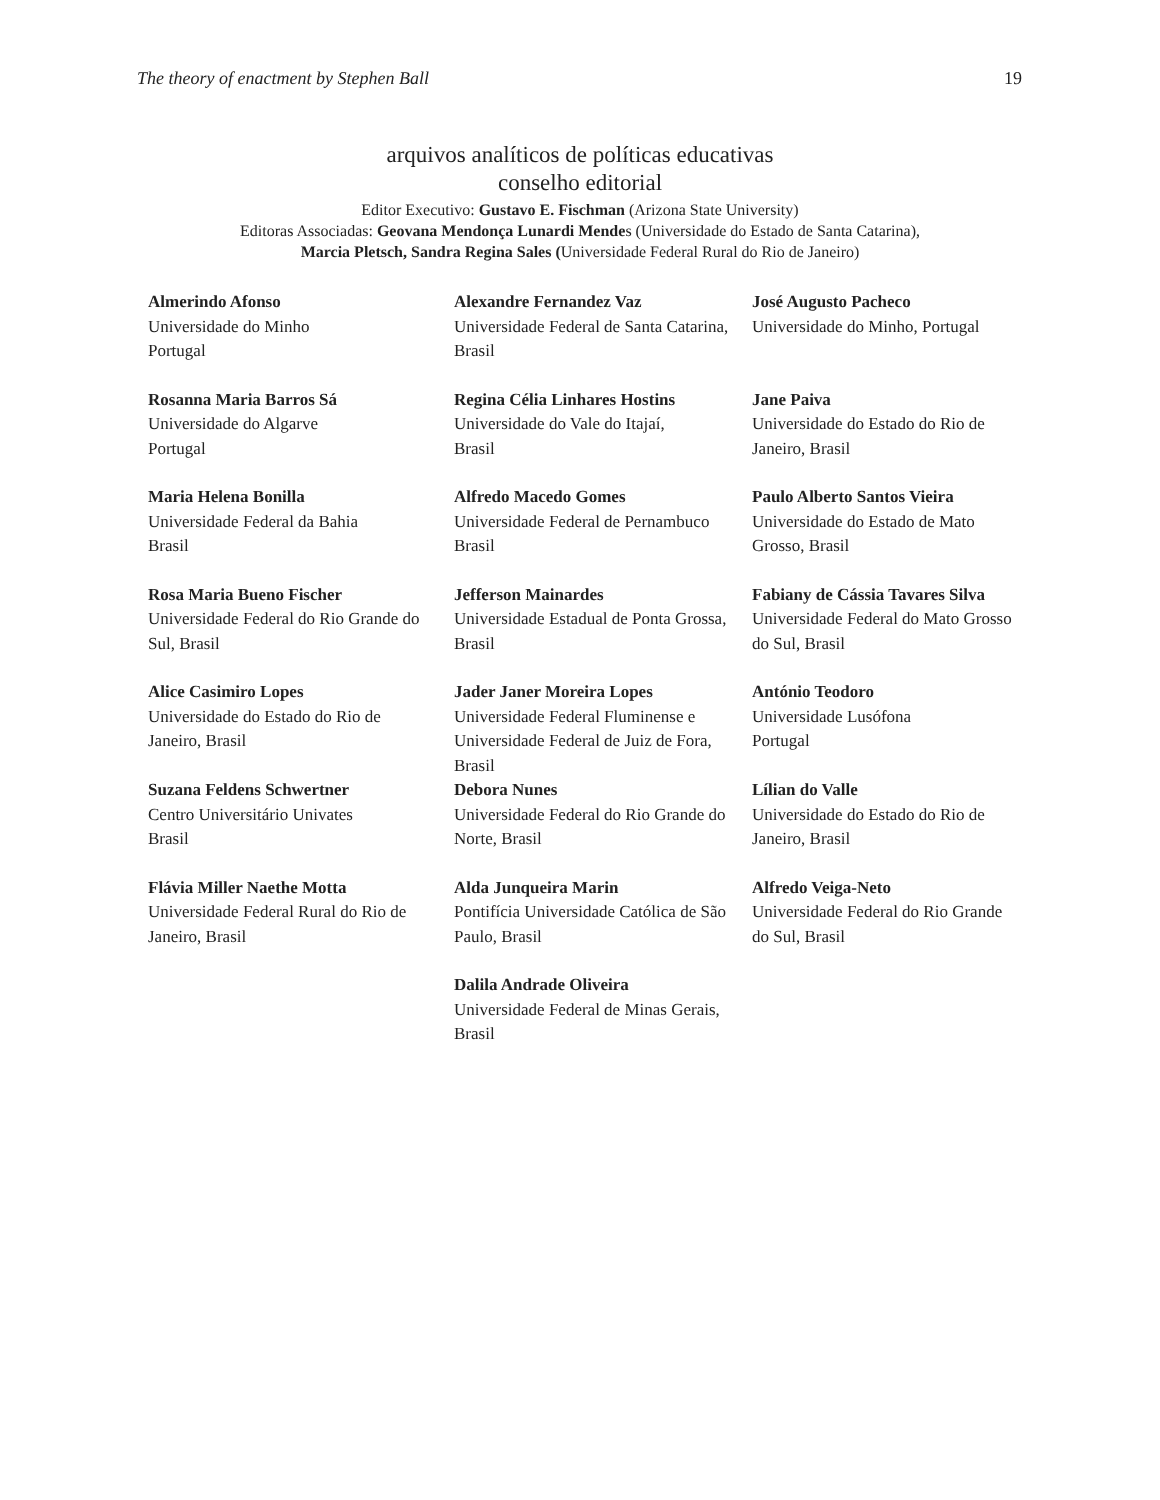The theory of enactment by Stephen Ball 19
arquivos analíticos de políticas educativas
conselho editorial
Editor Executivo: Gustavo E. Fischman (Arizona State University)
Editoras Associadas: Geovana Mendonça Lunardi Mendes (Universidade do Estado de Santa Catarina),
Marcia Pletsch, Sandra Regina Sales (Universidade Federal Rural do Rio de Janeiro)
| Almerindo Afonso Universidade do Minho Portugal | Alexandre Fernandez Vaz Universidade Federal de Santa Catarina, Brasil | José Augusto Pacheco Universidade do Minho, Portugal |
| Rosanna Maria Barros Sá Universidade do Algarve Portugal | Regina Célia Linhares Hostins Universidade do Vale do Itajaí, Brasil | Jane Paiva Universidade do Estado do Rio de Janeiro, Brasil |
| Maria Helena Bonilla Universidade Federal da Bahia Brasil | Alfredo Macedo Gomes Universidade Federal de Pernambuco Brasil | Paulo Alberto Santos Vieira Universidade do Estado de Mato Grosso, Brasil |
| Rosa Maria Bueno Fischer Universidade Federal do Rio Grande do Sul, Brasil | Jefferson Mainardes Universidade Estadual de Ponta Grossa, Brasil | Fabiany de Cássia Tavares Silva Universidade Federal do Mato Grosso do Sul, Brasil |
| Alice Casimiro Lopes Universidade do Estado do Rio de Janeiro, Brasil | Jader Janer Moreira Lopes Universidade Federal Fluminense e Universidade Federal de Juiz de Fora, Brasil | António Teodoro Universidade Lusófona Portugal |
| Suzana Feldens Schwertner Centro Universitário Univates Brasil | Debora Nunes Universidade Federal do Rio Grande do Norte, Brasil | Lílian do Valle Universidade do Estado do Rio de Janeiro, Brasil |
| Flávia Miller Naethe Motta Universidade Federal Rural do Rio de Janeiro, Brasil | Alda Junqueira Marin Pontifícia Universidade Católica de São Paulo, Brasil | Alfredo Veiga-Neto Universidade Federal do Rio Grande do Sul, Brasil |
| | Dalila Andrade Oliveira Universidade Federal de Minas Gerais, Brasil | |